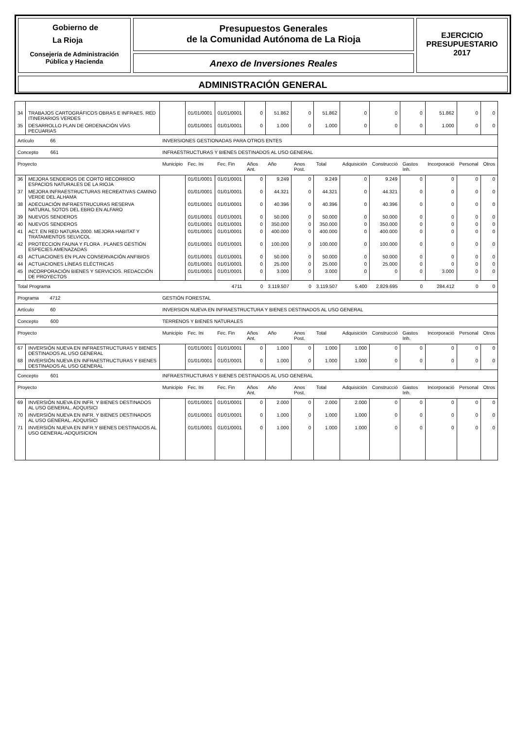Gobierno de
La Rioja
Consejería de Administración
Pública y Hacienda
Presupuestos Generales
de la Comunidad Autónoma de La Rioja
Anexo de Inversiones Reales
EJERCICIO
PRESUPUESTARIO
2017
ADMINISTRACIÓN GENERAL
| 34 | TRABAJOS CARTOGRÁFICOS OBRAS E INFRAES. RED ITINERARIOS VERDES | | 01/01/0001 | 01/01/0001 | 0 | 51.862 | 0 | 51.862 | 0 | 0 | 0 | 51.862 | 0 | 0 |
| 35 | DESARROLLO PLAN DE ORDENACIÓN VÍAS PECUARIAS | | 01/01/0001 | 01/01/0001 | 0 | 1.000 | 0 | 1.000 | 0 | 0 | 0 | 1.000 | 0 | 0 |
| Artículo 66 | | INVERSIONES GESTIONADAS PARA OTROS ENTES | | | | | | | | | | | | |
| Concepto 661 | | INFRAESTRUCTURAS Y BIENES DESTINADOS AL USO GENERAL | | | | | | | | | | | | |
| Proyecto | | Municipio | Fec. Ini | Fec. Fin | Años Ant. | Año | Anos Post. | Total | Adquisición | Construcció | Gastos Inh. | Incorporació | Personal | Otros |
| 36 | MEJORA SENDEROS DE CORTO RECORRIDO ESPACIOS NATURALES DE LA RIOJA | | 01/01/0001 | 01/01/0001 | 0 | 9.249 | 0 | 9.249 | 0 | 9.249 | 0 | 0 | 0 | 0 |
| 37 | MEJORA INFRAESTRUCTURAS RECREATIVAS CAMINO VERDE DEL ALHAMA | | 01/01/0001 | 01/01/0001 | 0 | 44.321 | 0 | 44.321 | 0 | 44.321 | 0 | 0 | 0 | 0 |
| 38 | ADECUACIÓN INFRAESTRUCURAS RESERVA NATURAL SOTOS DEL EBRO EN ALFARO | | 01/01/0001 | 01/01/0001 | 0 | 40.396 | 0 | 40.396 | 0 | 40.396 | 0 | 0 | 0 | 0 |
| 39 | NUEVOS SENDEROS | | 01/01/0001 | 01/01/0001 | 0 | 50.000 | 0 | 50.000 | 0 | 50.000 | 0 | 0 | 0 | 0 |
| 40 | NUEVOS SENDEROS | | 01/01/0001 | 01/01/0001 | 0 | 350.000 | 0 | 350.000 | 0 | 350.000 | 0 | 0 | 0 | 0 |
| 41 | ACT. EN RED NATURA 2000. MEJORA HABITAT Y TRATAMIENTOS SELVICOL | | 01/01/0001 | 01/01/0001 | 0 | 400.000 | 0 | 400.000 | 0 | 400.000 | 0 | 0 | 0 | 0 |
| 42 | PROTECCION FAUNA Y FLORA . PLANES GESTIÓN ESPECIES AMENAZADAS | | 01/01/0001 | 01/01/0001 | 0 | 100.000 | 0 | 100.000 | 0 | 100.000 | 0 | 0 | 0 | 0 |
| 43 | ACTUACIONES EN PLAN CONSERVACIÓN ANFIBIOS | | 01/01/0001 | 01/01/0001 | 0 | 50.000 | 0 | 50.000 | 0 | 50.000 | 0 | 0 | 0 | 0 |
| 44 | ACTUACIONES LÍNEAS ELÉCTRICAS | | 01/01/0001 | 01/01/0001 | 0 | 25.000 | 0 | 25.000 | 0 | 25.000 | 0 | 0 | 0 | 0 |
| 45 | INCORPORACIÓN BIENES Y SERVICIOS. REDACCIÓN DE PROYECTOS | | 01/01/0001 | 01/01/0001 | 0 | 3.000 | 0 | 3.000 | 0 | 0 | 0 | 3.000 | 0 | 0 |
| Total Programa | | | 4711 | | 0 | 3.119.507 | 0 | 3.119.507 | 5.400 | 2.829.695 | 0 | 284.412 | 0 | 0 |
| Programa 4712 | | GESTIÓN FORESTAL | | | | | | | | | | | | |
| Artículo 60 | | INVERSION NUEVA EN INFRAESTRUCTURA Y BIENES DESTINADOS AL USO GENERAL | | | | | | | | | | | | |
| Concepto 600 | | TERRENOS Y BIENES NATURALES | | | | | | | | | | | | |
| Proyecto | | Municipio | Fec. Ini | Fec. Fin | Años Ant. | Año | Anos Post. | Total | Adquisición | Construcció | Gastos Inh. | Incorporació | Personal | Otros |
| 67 | INVERSIÓN NUEVA EN INFRAESTRUCTURAS Y BIENES DESTINADOS AL USO GENERAL | | 01/01/0001 | 01/01/0001 | 0 | 1.000 | 0 | 1.000 | 1.000 | 0 | 0 | 0 | 0 | 0 |
| 68 | INVERSIÓN NUEVA EN INFRAESTRUCTURAS Y BIENES DESTINADOS AL USO GENERAL | | 01/01/0001 | 01/01/0001 | 0 | 1.000 | 0 | 1.000 | 1.000 | 0 | 0 | 0 | 0 | 0 |
| Concepto 601 | | INFRAESTRUCTURAS Y BIENES DESTINADOS AL USO GENERAL | | | | | | | | | | | | |
| Proyecto | | Municipio | Fec. Ini | Fec. Fin | Años Ant. | Año | Anos Post. | Total | Adquisición | Construcció | Gastos Inh. | Incorporació | Personal | Otros |
| 69 | INVERSIÓN NUEVA EN INFR. Y BIENES DESTINADOS AL USO GENERAL. ADQUISICI | | 01/01/0001 | 01/01/0001 | 0 | 2.000 | 0 | 2.000 | 2.000 | 0 | 0 | 0 | 0 | 0 |
| 70 | INVERSIÓN NUEVA EN INFR. Y BIENES DESTINADOS AL USO GENERAL. ADQUISICI | | 01/01/0001 | 01/01/0001 | 0 | 1.000 | 0 | 1.000 | 1.000 | 0 | 0 | 0 | 0 | 0 |
| 71 | INVERSIÓN NUEVA EN INFR.Y BIENES DESTINADOS AL USO GENERAL-ADQUISICION | | 01/01/0001 | 01/01/0001 | 0 | 1.000 | 0 | 1.000 | 1.000 | 0 | 0 | 0 | 0 | 0 |